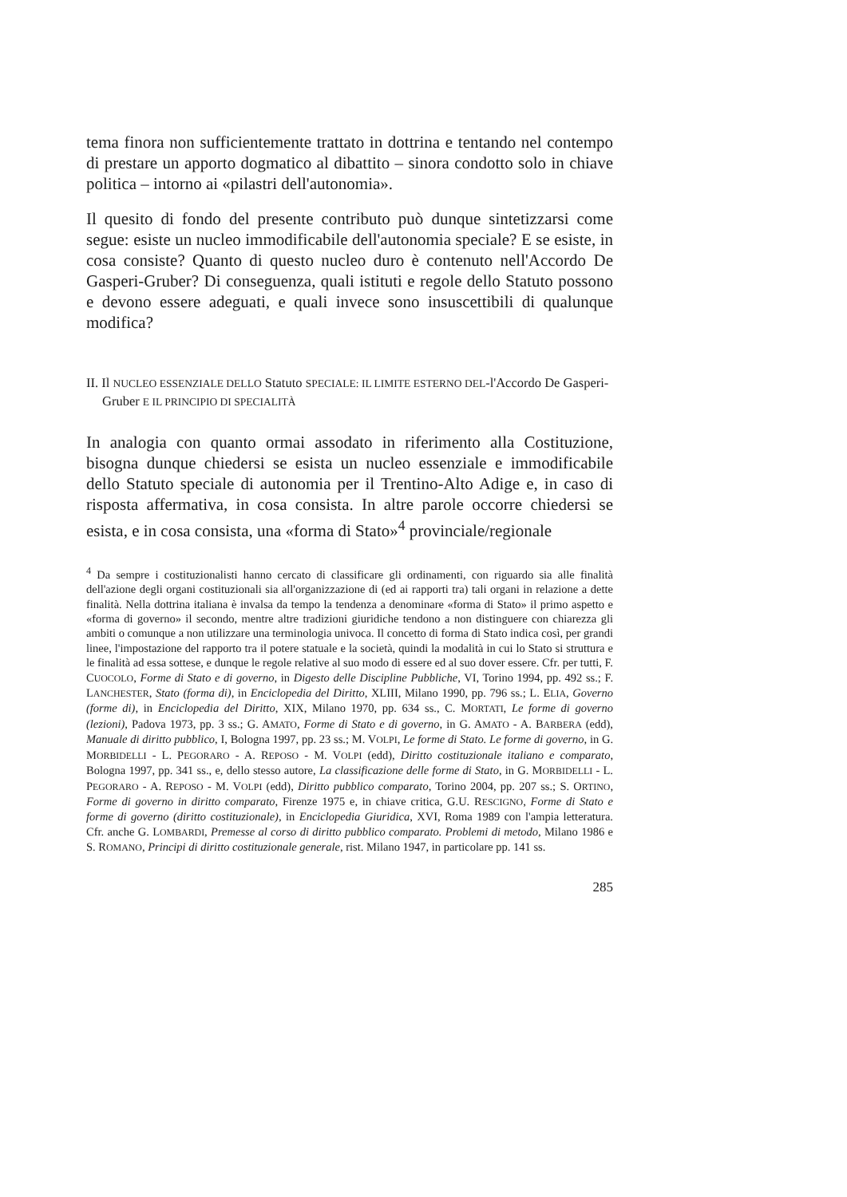tema finora non sufficientemente trattato in dottrina e tentando nel contempo di prestare un apporto dogmatico al dibattito – sinora condotto solo in chiave politica – intorno ai «pilastri dell'autonomia».
Il quesito di fondo del presente contributo può dunque sintetizzarsi come segue: esiste un nucleo immodificabile dell'autonomia speciale? E se esiste, in cosa consiste? Quanto di questo nucleo duro è contenuto nell'Accordo De Gasperi-Gruber? Di conseguenza, quali istituti e regole dello Statuto possono e devono essere adeguati, e quali invece sono insuscettibili di qualunque modifica?
II. Il NUCLEO ESSENZIALE DELLO Statuto SPECIALE: IL LIMITE ESTERNO DEL-l'Accordo De Gasperi-Gruber E IL PRINCIPIO DI SPECIALITÀ
In analogia con quanto ormai assodato in riferimento alla Costituzione, bisogna dunque chiedersi se esista un nucleo essenziale e immodificabile dello Statuto speciale di autonomia per il Trentino-Alto Adige e, in caso di risposta affermativa, in cosa consista. In altre parole occorre chiedersi se esista, e in cosa consista, una «forma di Stato»<sup>4</sup> provinciale/regionale
<sup>4</sup> Da sempre i costituzionalisti hanno cercato di classificare gli ordinamenti, con riguardo sia alle finalità dell'azione degli organi costituzionali sia all'organizzazione di (ed ai rapporti tra) tali organi in relazione a dette finalità. Nella dottrina italiana è invalsa da tempo la tendenza a denominare «forma di Stato» il primo aspetto e «forma di governo» il secondo, mentre altre tradizioni giuridiche tendono a non distinguere con chiarezza gli ambiti o comunque a non utilizzare una terminologia univoca. Il concetto di forma di Stato indica così, per grandi linee, l'impostazione del rapporto tra il potere statuale e la società, quindi la modalità in cui lo Stato si struttura e le finalità ad essa sottese, e dunque le regole relative al suo modo di essere ed al suo dover essere. Cfr. per tutti, F. CUOCOLO, Forme di Stato e di governo, in Digesto delle Discipline Pubbliche, VI, Torino 1994, pp. 492 ss.; F. LANCHESTER, Stato (forma di), in Enciclopedia del Diritto, XLIII, Milano 1990, pp. 796 ss.; L. ELIA, Governo (forme di), in Enciclopedia del Diritto, XIX, Milano 1970, pp. 634 ss., C. MORTATI, Le forme di governo (lezioni), Padova 1973, pp. 3 ss.; G. AMATO, Forme di Stato e di governo, in G. AMATO - A. BARBERA (edd), Manuale di diritto pubblico, I, Bologna 1997, pp. 23 ss.; M. VOLPI, Le forme di Stato. Le forme di governo, in G. MORBIDELLI - L. PEGORARO - A. REPOSO - M. VOLPI (edd), Diritto costituzionale italiano e comparato, Bologna 1997, pp. 341 ss., e, dello stesso autore, La classificazione delle forme di Stato, in G. MORBIDELLI - L. PEGORARO - A. REPOSO - M. VOLPI (edd), Diritto pubblico comparato, Torino 2004, pp. 207 ss.; S. ORTINO, Forme di governo in diritto comparato, Firenze 1975 e, in chiave critica, G.U. RESCIGNO, Forme di Stato e forme di governo (diritto costituzionale), in Enciclopedia Giuridica, XVI, Roma 1989 con l'ampia letteratura. Cfr. anche G. LOMBARDI, Premesse al corso di diritto pubblico comparato. Problemi di metodo, Milano 1986 e S. ROMANO, Principi di diritto costituzionale generale, rist. Milano 1947, in particolare pp. 141 ss.
285